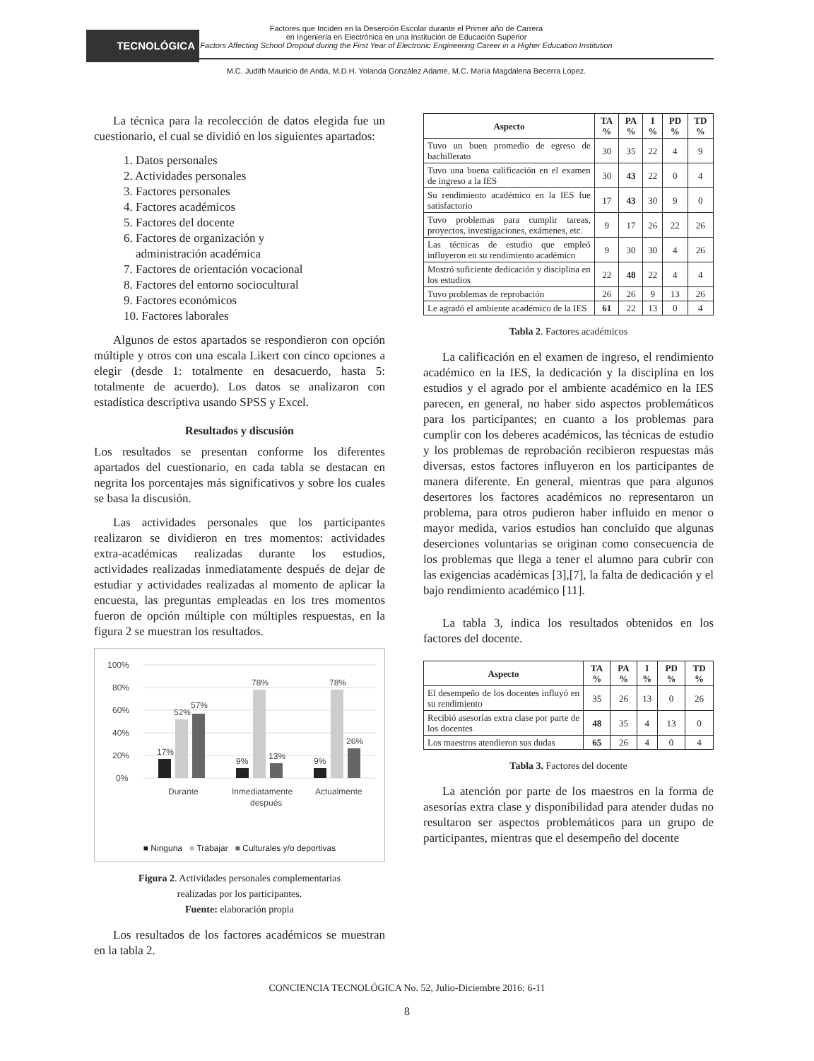TECNOLÓGICA
Factores que Inciden en la Deserción Escolar durante el Primer año de Carrera
en Ingeniería en Electrónica en una Institución de Educación Superior
Factors Affecting School Dropout during the First Year of Electronic Engineering Career in a Higher Education Institution
M.C. Judith Mauricio de Anda, M.D.H. Yolanda González Adame, M.C. María Magdalena Becerra López.
La técnica para la recolección de datos elegida fue un cuestionario, el cual se dividió en los siguientes apartados:
1. Datos personales
2. Actividades personales
3. Factores personales
4. Factores académicos
5. Factores del docente
6. Factores de organización y
administración académica
7. Factores de orientación vocacional
8. Factores del entorno sociocultural
9. Factores económicos
10. Factores laborales
Algunos de estos apartados se respondieron con opción múltiple y otros con una escala Likert con cinco opciones a elegir (desde 1: totalmente en desacuerdo, hasta 5: totalmente de acuerdo). Los datos se analizaron con estadística descriptiva usando SPSS y Excel.
Resultados y discusión
Los resultados se presentan conforme los diferentes apartados del cuestionario, en cada tabla se destacan en negrita los porcentajes más significativos y sobre los cuales se basa la discusión.
Las actividades personales que los participantes realizaron se dividieron en tres momentos: actividades extra-académicas realizadas durante los estudios, actividades realizadas inmediatamente después de dejar de estudiar y actividades realizadas al momento de aplicar la encuesta, las preguntas empleadas en los tres momentos fueron de opción múltiple con múltiples respuestas, en la figura 2 se muestran los resultados.
100%
80%
60%
40%
20%
0%
17%
52%
57%
9%
78%
13%
9%
78%
26%
Durante
Inmediatamente
después
Actualmente
■ Ninguna ■ Trabajar ■ Culturales y/o deportivas
Figura 2. Actividades personales complementarias
realizadas por los participantes.
Fuente: elaboración propia
Los resultados de los factores académicos se muestran en la tabla 2.
| Aspecto | TA % | PA % | I % | PD % | TD % |
| --- | --- | --- | --- | --- | --- |
| Tuvo un buen promedio de egreso de bachillerato | 30 | 35 | 22 | 4 | 9 |
| Tuvo una buena calificación en el examen de ingreso a la IES | 30 | 43 | 22 | 0 | 4 |
| Su rendimiento académico en la IES fue satisfactorio | 17 | 43 | 30 | 9 | 0 |
| Tuvo problemas para cumplir tareas, proyectos, investigaciones, exámenes, etc. | 9 | 17 | 26 | 22 | 26 |
| Las técnicas de estudio que empleó influyeron en su rendimiento académico | 9 | 30 | 30 | 4 | 26 |
| Mostró suficiente dedicación y disciplina en los estudios | 22 | 48 | 22 | 4 | 4 |
| Tuvo problemas de reprobación | 26 | 26 | 9 | 13 | 26 |
| Le agradó el ambiente académico de la IES | 61 | 22 | 13 | 0 | 4 |
Tabla 2. Factores académicos
La calificación en el examen de ingreso, el rendimiento académico en la IES, la dedicación y la disciplina en los estudios y el agrado por el ambiente académico en la IES parecen, en general, no haber sido aspectos problemáticos para los participantes; en cuanto a los problemas para cumplir con los deberes académicos, las técnicas de estudio y los problemas de reprobación recibieron respuestas más diversas, estos factores influyeron en los participantes de manera diferente. En general, mientras que para algunos desertores los factores académicos no representaron un problema, para otros pudieron haber influido en menor o mayor medida, varios estudios han concluido que algunas deserciones voluntarias se originan como consecuencia de los problemas que llega a tener el alumno para cubrir con las exigencias académicas [3],[7], la falta de dedicación y el bajo rendimiento académico [11].
La tabla 3, indica los resultados obtenidos en los factores del docente.
| Aspecto | TA % | PA % | I % | PD % | TD % |
| --- | --- | --- | --- | --- | --- |
| El desempeño de los docentes influyó en su rendimiento | 35 | 26 | 13 | 0 | 26 |
| Recibió asesorías extra clase por parte de los docentes | 48 | 35 | 4 | 13 | 0 |
| Los maestros atendieron sus dudas | 65 | 26 | 4 | 0 | 4 |
Tabla 3. Factores del docente
La atención por parte de los maestros en la forma de asesorías extra clase y disponibilidad para atender dudas no resultaron ser aspectos problemáticos para un grupo de participantes, mientras que el desempeño del docente
CONCIENCIA TECNOLÓGICA No. 52, Julio-Diciembre 2016: 6-11
8